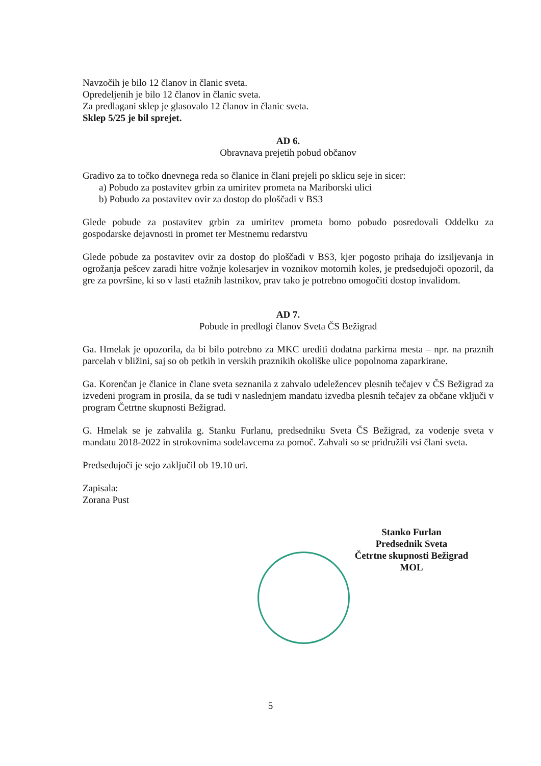Navzočih je bilo 12 članov in članic sveta.
Opredeljenih je bilo 12 članov in članic sveta.
Za predlagani sklep je glasovalo 12 članov in članic sveta.
Sklep 5/25 je bil sprejet.
AD 6.
Obravnava prejetih pobud občanov
Gradivo za to točko dnevnega reda so članice in člani prejeli po sklicu seje in sicer:
a) Pobudo za postavitev grbin za umiritev prometa na Mariborski ulici
b) Pobudo za postavitev ovir za dostop do ploščadi v BS3
Glede pobude za postavitev grbin za umiritev prometa bomo pobudo posredovali Oddelku za gospodarske dejavnosti in promet ter Mestnemu redarstvu
Glede pobude za postavitev ovir za dostop do ploščadi v BS3, kjer pogosto prihaja do izsiljevanja in ogrožanja pešcev zaradi hitre vožnje kolesarjev in voznikov motornih koles, je predsedujoči opozoril, da gre za površine, ki so v lasti etažnih lastnikov, prav tako je potrebno omogočiti dostop invalidom.
AD 7.
Pobude in predlogi članov Sveta ČS Bežigrad
Ga. Hmelak je opozorila, da bi bilo potrebno za MKC urediti dodatna parkirna mesta – npr. na praznih parcelah v bližini, saj so ob petkih in verskih praznikih okoliške ulice popolnoma zaparkirane.
Ga. Korenčan je članice in člane sveta seznanila z zahvalo udeležencev plesnih tečajev v ČS Bežigrad za izvedeni program in prosila, da se tudi v naslednjem mandatu izvedba plesnih tečajev za občane vključi v program Četrtne skupnosti Bežigrad.
G. Hmelak se je zahvalila g. Stanku Furlanu, predsedniku Sveta ČS Bežigrad, za vodenje sveta v mandatu 2018-2022 in strokovnima sodelavcema za pomoč. Zahvali so se pridružili vsi člani sveta.
Predsedujoči je sejo zaključil ob 19.10 uri.
Zapisala:
Zorana Pust
Stanko Furlan
Predsednik Sveta
Četrtne skupnosti Bežigrad MOL
5